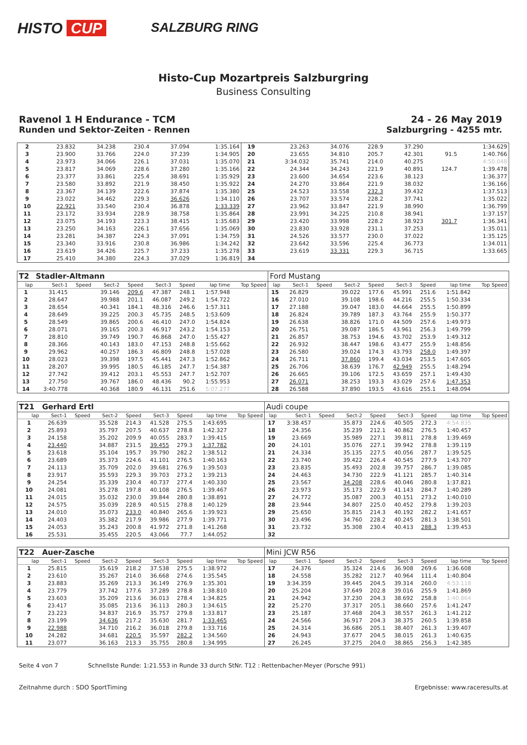HISTO CUP
SALZBURG RING
Histo-Cup Mozartpreis Salzburgring
Business Consulting
Ravenol 1 H Endurance - TCM 24 - 26 May 2019
Runden und Sektor-Zeiten - Rennen Salzburgring - 4255 mtr.
| 2 | 23.832 | 34.238 | 230.4 | 37.094 | 1:35.164 | 19 | 23.263 | 34.076 | 228.9 | 37.290 | | 1:34.629 |
| 3 | 23.900 | 33.766 | 224.0 | 37.239 | 1:34.905 | 20 | 23.655 | 34.810 | 205.7 | 42.301 | 91.5 | 1:40.766 |
| 4 | 23.973 | 34.066 | 226.1 | 37.031 | 1:35.070 | 21 | 3:34.032 | 35.741 | 214.0 | 40.275 | | 4:50.048 |
| 5 | 23.817 | 34.069 | 228.6 | 37.280 | 1:35.166 | 22 | 24.344 | 34.243 | 221.9 | 40.891 | 124.7 | 1:39.478 |
| 6 | 23.377 | 33.861 | 225.4 | 38.691 | 1:35.929 | 23 | 23.600 | 34.654 | 223.6 | 38.123 | | 1:36.377 |
| 7 | 23.580 | 33.892 | 221.9 | 38.450 | 1:35.922 | 24 | 24.270 | 33.864 | 221.9 | 38.032 | | 1:36.166 |
| 8 | 23.367 | 34.139 | 222.6 | 37.874 | 1:35.380 | 25 | 24.523 | 33.558 | 232.3 | 39.432 | | 1:37.513 |
| 9 | 23.022 | 34.462 | 229.3 | 36.626 | 1:34.110 | 26 | 23.707 | 33.574 | 228.2 | 37.741 | | 1:35.022 |
| 10 | 22.921 | 33.540 | 230.4 | 36.878 | 1:33.339 | 27 | 23.962 | 33.847 | 221.9 | 38.990 | | 1:36.799 |
| 11 | 23.172 | 33.934 | 228.9 | 38.758 | 1:35.864 | 28 | 23.991 | 34.225 | 210.8 | 38.941 | | 1:37.157 |
| 12 | 23.075 | 34.193 | 223.3 | 38.415 | 1:35.683 | 29 | 23.420 | 33.998 | 228.2 | 38.923 | 301.7 | 1:36.341 |
| 13 | 23.250 | 34.163 | 226.1 | 37.656 | 1:35.069 | 30 | 23.830 | 33.928 | 231.1 | 37.253 | | 1:35.011 |
| 14 | 23.281 | 34.387 | 224.3 | 37.091 | 1:34.759 | 31 | 24.526 | 33.577 | 230.0 | 37.022 | | 1:35.125 |
| 15 | 23.340 | 33.916 | 230.8 | 36.986 | 1:34.242 | 32 | 23.642 | 33.596 | 225.4 | 36.773 | | 1:34.011 |
| 16 | 23.619 | 34.426 | 225.7 | 37.233 | 1:35.278 | 33 | 23.619 | 33.331 | 229.3 | 36.715 | | 1:33.665 |
| 17 | 25.410 | 34.380 | 224.3 | 37.029 | 1:36.819 | 34 | | | | | | |
| T2 | Stadler-Altmann | | | | | | | | Ford Mustang | | | | | | | | |
| lap | Sect-1 | Speed | Sect-2 | Speed | Sect-3 | Speed | lap time | Top Speed | lap | Sect-1 | Speed | Sect-2 | Speed | Sect-3 | Speed | lap time | Top Speed |
| 1 | 31.415 | | 39.146 | 209.6 | 47.387 | 248.1 | 1:57.948 | | 15 | 26.829 | | 39.022 | 177.6 | 45.991 | 251.6 | 1:51.842 | |
| 2 | 28.647 | | 39.988 | 201.1 | 46.087 | 249.2 | 1:54.722 | | 16 | 27.010 | | 39.108 | 198.6 | 44.216 | 255.5 | 1:50.334 | |
| 3 | 28.654 | | 40.341 | 184.1 | 48.316 | 246.6 | 1:57.311 | | 17 | 27.188 | | 39.047 | 183.0 | 44.664 | 255.5 | 1:50.899 | |
| 4 | 28.649 | | 39.225 | 200.3 | 45.735 | 248.5 | 1:53.609 | | 18 | 26.824 | | 39.789 | 187.3 | 43.764 | 255.9 | 1:50.377 | |
| 5 | 28.549 | | 39.865 | 200.6 | 46.410 | 247.0 | 1:54.824 | | 19 | 26.638 | | 38.826 | 171.0 | 44.509 | 257.6 | 1:49.973 | |
| 6 | 28.071 | | 39.165 | 200.3 | 46.917 | 243.2 | 1:54.153 | | 20 | 26.751 | | 39.087 | 186.5 | 43.961 | 256.3 | 1:49.799 | |
| 7 | 28.810 | | 39.749 | 190.7 | 46.868 | 247.0 | 1:55.427 | | 21 | 26.857 | | 38.753 | 194.6 | 43.702 | 253.9 | 1:49.312 | |
| 8 | 28.366 | | 40.143 | 183.0 | 47.153 | 248.8 | 1:55.662 | | 22 | 26.932 | | 38.447 | 198.6 | 43.477 | 255.9 | 1:48.856 | |
| 9 | 29.962 | | 40.257 | 186.3 | 46.809 | 248.8 | 1:57.028 | | 23 | 26.580 | | 39.024 | 174.3 | 43.793 | 258.0 | 1:49.397 | |
| 10 | 28.023 | | 39.398 | 197.5 | 45.441 | 247.3 | 1:52.862 | | 24 | 26.711 | | 37.860 | 199.4 | 43.034 | 253.5 | 1:47.605 | |
| 11 | 28.207 | | 39.995 | 180.5 | 46.185 | 247.7 | 1:54.387 | | 25 | 26.706 | | 38.639 | 176.7 | 42.949 | 255.5 | 1:48.294 | |
| 12 | 27.742 | | 39.412 | 203.1 | 45.553 | 247.7 | 1:52.707 | | 26 | 26.665 | | 39.106 | 172.5 | 43.659 | 257.1 | 1:49.430 | |
| 13 | 27.750 | | 39.767 | 186.0 | 48.436 | 90.2 | 1:55.953 | | 27 | 26.071 | | 38.253 | 193.3 | 43.029 | 257.6 | 1:47.353 | |
| 14 | 3:40.778 | | 40.368 | 180.9 | 46.131 | 251.6 | 5:07.277 | | 28 | 26.588 | | 37.890 | 193.5 | 43.616 | 255.1 | 1:48.094 | |
| T21 | Gerhard Ertl | | | | | | | | Audi coupe | | | | | | | | |
| lap | Sect-1 | Speed | Sect-2 | Speed | Sect-3 | Speed | lap time | Top Speed | lap | Sect-1 | Speed | Sect-2 | Speed | Sect-3 | Speed | lap time | Top Speed |
| 1 | 26.639 | | 35.528 | 214.3 | 41.528 | 275.5 | 1:43.695 | | 17 | 3:38.457 | | 35.873 | 224.6 | 40.505 | 272.3 | 4:54.835 | |
| 2 | 25.893 | | 35.797 | 207.5 | 40.637 | 278.8 | 1:42.327 | | 18 | 24.356 | | 35.239 | 212.1 | 40.862 | 276.5 | 1:40.457 | |
| 3 | 24.158 | | 35.202 | 209.9 | 40.055 | 283.7 | 1:39.415 | | 19 | 23.669 | | 35.989 | 227.1 | 39.811 | 278.8 | 1:39.469 | |
| 4 | 23.440 | | 34.887 | 231.5 | 39.455 | 279.3 | 1:37.782 | | 20 | 24.101 | | 35.076 | 227.1 | 39.942 | 278.8 | 1:39.119 | |
| 5 | 23.618 | | 35.104 | 195.7 | 39.790 | 282.2 | 1:38.512 | | 21 | 24.334 | | 35.135 | 227.5 | 40.056 | 287.7 | 1:39.525 | |
| 6 | 23.689 | | 35.373 | 224.6 | 41.101 | 276.5 | 1:40.163 | | 22 | 23.740 | | 39.422 | 226.4 | 40.545 | 277.9 | 1:43.707 | |
| 7 | 24.113 | | 35.709 | 202.0 | 39.681 | 276.9 | 1:39.503 | | 23 | 23.835 | | 35.493 | 202.8 | 39.757 | 286.7 | 1:39.085 | |
| 8 | 23.917 | | 35.593 | 229.3 | 39.703 | 273.2 | 1:39.213 | | 24 | 24.463 | | 34.730 | 222.9 | 41.121 | 285.7 | 1:40.314 | |
| 9 | 24.254 | | 35.339 | 230.4 | 40.737 | 277.4 | 1:40.330 | | 25 | 23.567 | | 34.208 | 228.6 | 40.046 | 280.8 | 1:37.821 | |
| 10 | 24.081 | | 35.278 | 197.8 | 40.108 | 276.5 | 1:39.467 | | 26 | 23.973 | | 35.173 | 222.9 | 41.143 | 284.7 | 1:40.289 | |
| 11 | 24.015 | | 35.032 | 230.0 | 39.844 | 280.8 | 1:38.891 | | 27 | 24.772 | | 35.087 | 200.3 | 40.151 | 273.2 | 1:40.010 | |
| 12 | 24.575 | | 35.039 | 228.9 | 40.515 | 278.8 | 1:40.129 | | 28 | 23.944 | | 34.807 | 225.0 | 40.452 | 279.8 | 1:39.203 | |
| 13 | 24.010 | | 35.073 | 233.0 | 40.840 | 265.6 | 1:39.923 | | 29 | 25.650 | | 35.815 | 214.3 | 40.192 | 282.2 | 1:41.657 | |
| 14 | 24.403 | | 35.382 | 217.9 | 39.986 | 277.9 | 1:39.771 | | 30 | 23.496 | | 34.760 | 228.2 | 40.245 | 281.3 | 1:38.501 | |
| 15 | 24.053 | | 35.243 | 200.8 | 41.972 | 271.8 | 1:41.268 | | 31 | 23.732 | | 35.308 | 230.4 | 40.413 | 288.3 | 1:39.453 | |
| 16 | 25.531 | | 35.455 | 220.5 | 43.066 | 77.7 | 1:44.052 | | 32 | | | | | | | | |
| T22 | Auer-Zasche | | | | | | | | Mini JCW R56 | | | | | | | | |
| lap | Sect-1 | Speed | Sect-2 | Speed | Sect-3 | Speed | lap time | Top Speed | lap | Sect-1 | Speed | Sect-2 | Speed | Sect-3 | Speed | lap time | Top Speed |
| 1 | 25.815 | | 35.619 | 218.2 | 37.538 | 275.5 | 1:38.972 | | 17 | 24.376 | | 35.324 | 214.6 | 36.908 | 269.6 | 1:36.608 | |
| 2 | 23.610 | | 35.267 | 214.0 | 36.668 | 274.6 | 1:35.545 | | 18 | 24.558 | | 35.282 | 212.7 | 40.964 | 111.4 | 1:40.804 | |
| 3 | 23.883 | | 35.269 | 213.3 | 36.149 | 276.9 | 1:35.301 | | 19 | 3:34.359 | | 39.445 | 204.5 | 39.314 | 260.0 | 4:53.118 | |
| 4 | 23.779 | | 37.742 | 177.6 | 37.289 | 278.8 | 1:38.810 | | 20 | 25.204 | | 37.649 | 202.8 | 39.016 | 255.9 | 1:41.869 | |
| 5 | 23.603 | | 35.209 | 213.6 | 36.013 | 278.4 | 1:34.825 | | 21 | 24.942 | | 37.230 | 204.3 | 38.692 | 258.8 | 1:40.864 | |
| 6 | 23.417 | | 35.085 | 213.6 | 36.113 | 280.3 | 1:34.615 | | 22 | 25.270 | | 37.317 | 205.1 | 38.660 | 257.6 | 1:41.247 | |
| 7 | 23.223 | | 34.837 | 216.9 | 35.757 | 279.8 | 1:33.817 | | 23 | 25.187 | | 37.468 | 204.3 | 38.557 | 261.3 | 1:41.212 | |
| 8 | 23.199 | | 34.636 | 217.2 | 35.630 | 281.7 | 1:33.465 | | 24 | 24.566 | | 36.917 | 204.3 | 38.375 | 260.5 | 1:39.858 | |
| 9 | 22.988 | | 34.710 | 216.2 | 36.018 | 279.8 | 1:33.716 | | 25 | 24.314 | | 36.686 | 205.1 | 38.407 | 261.3 | 1:39.407 | |
| 10 | 24.282 | | 34.681 | 220.5 | 35.597 | 282.2 | 1:34.560 | | 26 | 24.943 | | 37.677 | 204.5 | 38.015 | 261.3 | 1:40.635 | |
| 11 | 23.077 | | 36.163 | 213.3 | 35.755 | 280.8 | 1:34.995 | | 27 | 26.245 | | 37.275 | 204.0 | 38.865 | 256.3 | 1:42.385 | |
Seite 4 von 7 Schnellste Runde: 1:21.553 in Runde 33 durch StNr. T12 : Rettenbacher-Meyer (Porsche 991)
Zeitnahme durch : SDO SportTiming Ergebnisse: www.raceresults.at